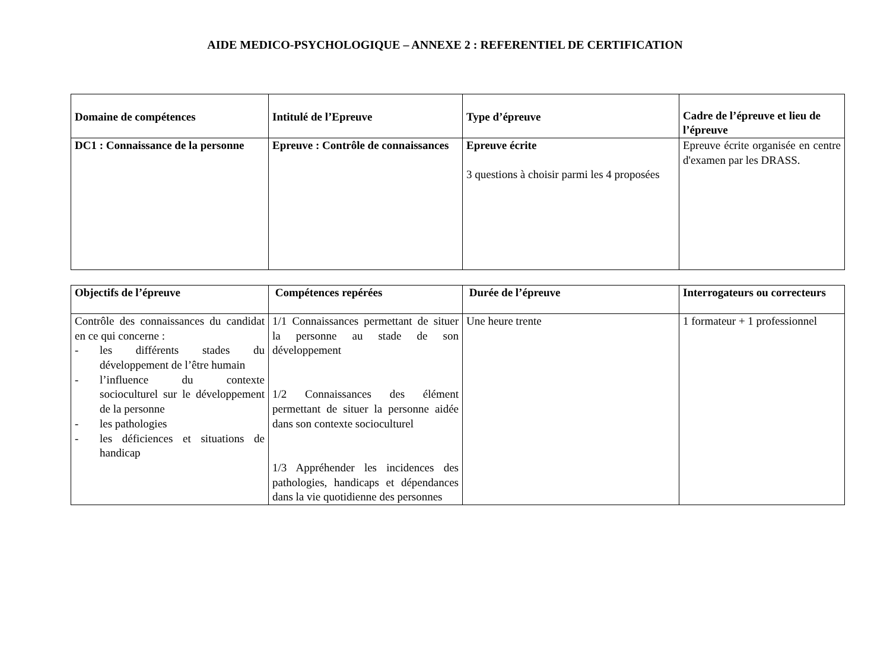AIDE MEDICO-PSYCHOLOGIQUE – ANNEXE 2 : REFERENTIEL DE CERTIFICATION
| Domaine de compétences | Intitulé de l’Epreuve | Type d’épreuve | Cadre de l’épreuve et lieu de l’épreuve |
| --- | --- | --- | --- |
| DC1 : Connaissance de la personne | Epreuve : Contrôle de connaissances | Epreuve écrite 3 questions à choisir parmi les 4 proposées | Epreuve écrite organisée en centre d'examen par les DRASS. |
| Objectifs de l’épreuve | Compétences repérées | Durée de l’épreuve | Interrogateurs ou correcteurs |
| --- | --- | --- | --- |
| Contrôle des connaissances du candidat en ce qui concerne : - les différents stades du développement de l’être humain - l’influence du contexte socioculturel sur le développement de la personne - les pathologies - les déficiences et situations de handicap | 1/1 Connaissances permettant de situer la personne au stade de son développement 1/2 Connaissances des élément permettant de situer la personne aidée dans son contexte socioculturel 1/3 Appréhender les incidences des pathologies, handicaps et dépendances dans la vie quotidienne des personnes | Une heure trente | 1 formateur + 1 professionnel |